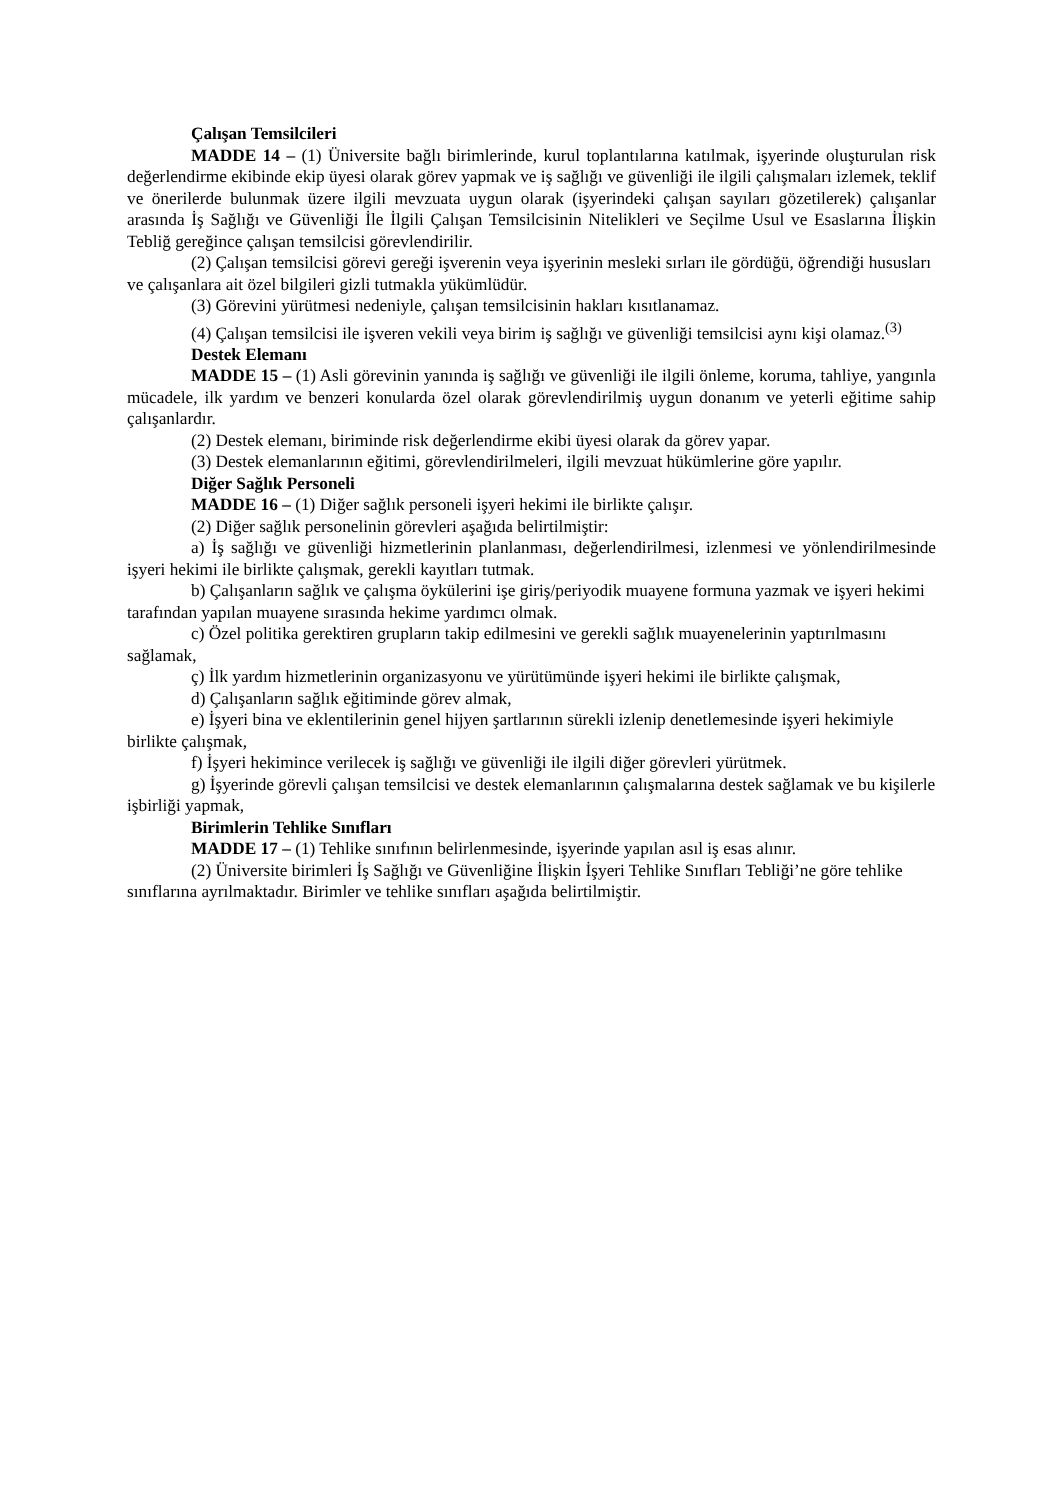Çalışan Temsilcileri
MADDE 14 – (1) Üniversite bağlı birimlerinde, kurul toplantılarına katılmak, işyerinde oluşturulan risk değerlendirme ekibinde ekip üyesi olarak görev yapmak ve iş sağlığı ve güvenliği ile ilgili çalışmaları izlemek, teklif ve önerilerde bulunmak üzere ilgili mevzuata uygun olarak (işyerindeki çalışan sayıları gözetilerek) çalışanlar arasında İş Sağlığı ve Güvenliği İle İlgili Çalışan Temsilcisinin Nitelikleri ve Seçilme Usul ve Esaslarına İlişkin Tebliğ gereğince çalışan temsilcisi görevlendirilir.
(2) Çalışan temsilcisi görevi gereği işverenin veya işyerinin mesleki sırları ile gördüğü, öğrendiği hususları ve çalışanlara ait özel bilgileri gizli tutmakla yükümlüdür.
(3) Görevini yürütmesi nedeniyle, çalışan temsilcisinin hakları kısıtlanamaz.
(4) Çalışan temsilcisi ile işveren vekili veya birim iş sağlığı ve güvenliği temsilcisi aynı kişi olamaz.<sup>(3)</sup>
Destek Elemanı
MADDE 15 – (1) Asli görevinin yanında iş sağlığı ve güvenliği ile ilgili önleme, koruma, tahliye, yangınla mücadele, ilk yardım ve benzeri konularda özel olarak görevlendirilmiş uygun donanım ve yeterli eğitime sahip çalışanlardır.
(2) Destek elemanı, biriminde risk değerlendirme ekibi üyesi olarak da görev yapar.
(3) Destek elemanlarının eğitimi, görevlendirilmeleri, ilgili mevzuat hükümlerine göre yapılır.
Diğer Sağlık Personeli
MADDE 16 – (1) Diğer sağlık personeli işyeri hekimi ile birlikte çalışır.
(2) Diğer sağlık personelinin görevleri aşağıda belirtilmiştir:
a) İş sağlığı ve güvenliği hizmetlerinin planlanması, değerlendirilmesi, izlenmesi ve yönlendirilmesinde işyeri hekimi ile birlikte çalışmak, gerekli kayıtları tutmak.
b) Çalışanların sağlık ve çalışma öykülerini işe giriş/periyodik muayene formuna yazmak ve işyeri hekimi tarafından yapılan muayene sırasında hekime yardımcı olmak.
c) Özel politika gerektiren grupların takip edilmesini ve gerekli sağlık muayenelerinin yaptırılmasını sağlamak,
ç) İlk yardım hizmetlerinin organizasyonu ve yürütümünde işyeri hekimi ile birlikte çalışmak,
d) Çalışanların sağlık eğitiminde görev almak,
e) İşyeri bina ve eklentilerinin genel hijyen şartlarının sürekli izlenip denetlemesinde işyeri hekimiyle birlikte çalışmak,
f) İşyeri hekimince verilecek iş sağlığı ve güvenliği ile ilgili diğer görevleri yürütmek.
g) İşyerinde görevli çalışan temsilcisi ve destek elemanlarının çalışmalarına destek sağlamak ve bu kişilerle işbirliği yapmak,
Birimlerin Tehlike Sınıfları
MADDE 17 – (1) Tehlike sınıfının belirlenmesinde, işyerinde yapılan asıl iş esas alınır.
(2) Üniversite birimleri İş Sağlığı ve Güvenliğine İlişkin İşyeri Tehlike Sınıfları Tebliği’ne göre tehlike sınıflarına ayrılmaktadır. Birimler ve tehlike sınıfları aşağıda belirtilmiştir.